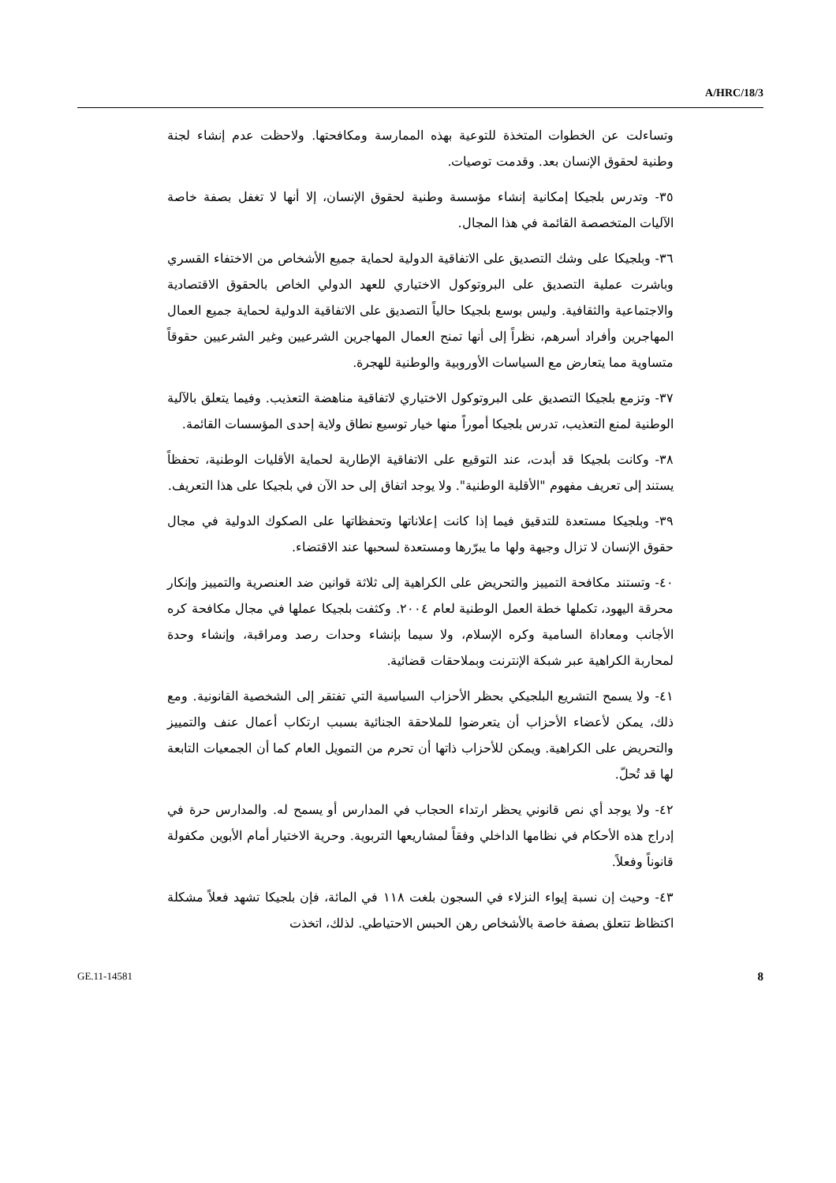A/HRC/18/3
وتساءلت عن الخطوات المتخذة للتوعية بهذه الممارسة ومكافحتها. ولاحظت عدم إنشاء لجنة وطنية لحقوق الإنسان بعد. وقدمت توصيات.
٣٥- وتدرس بلجيكا إمكانية إنشاء مؤسسة وطنية لحقوق الإنسان، إلا أنها لا تغفل بصفة خاصة الآليات المتخصصة القائمة في هذا المجال.
٣٦- وبلجيكا على وشك التصديق على الاتفاقية الدولية لحماية جميع الأشخاص من الاختفاء القسري وباشرت عملية التصديق على البروتوكول الاختياري للعهد الدولي الخاص بالحقوق الاقتصادية والاجتماعية والثقافية. وليس بوسع بلجيكا حالياً التصديق على الاتفاقية الدولية لحماية جميع العمال المهاجرين وأفراد أسرهم، نظراً إلى أنها تمنح العمال المهاجرين الشرعيين وغير الشرعيين حقوقاً متساوية مما يتعارض مع السياسات الأوروبية والوطنية للهجرة.
٣٧- وتزمع بلجيكا التصديق على البروتوكول الاختياري لاتفاقية مناهضة التعذيب. وفيما يتعلق بالآلية الوطنية لمنع التعذيب، تدرس بلجيكا أموراً منها خيار توسيع نطاق ولاية إحدى المؤسسات القائمة.
٣٨- وكانت بلجيكا قد أبدت، عند التوقيع على الاتفاقية الإطارية لحماية الأقليات الوطنية، تحفظاً يستند إلى تعريف مفهوم "الأقلية الوطنية". ولا يوجد اتفاق إلى حد الآن في بلجيكا على هذا التعريف.
٣٩- وبلجيكا مستعدة للتدقيق فيما إذا كانت إعلاناتها وتحفظاتها على الصكوك الدولية في مجال حقوق الإنسان لا تزال وجيهة ولها ما يبرّرها ومستعدة لسحبها عند الاقتضاء.
٤٠- وتستند مكافحة التمييز والتحريض على الكراهية إلى ثلاثة قوانين ضد العنصرية والتمييز وإنكار محرقة اليهود، تكملها خطة العمل الوطنية لعام ٢٠٠٤. وكثفت بلجيكا عملها في مجال مكافحة كره الأجانب ومعاداة السامية وكره الإسلام، ولا سيما بإنشاء وحدات رصد ومراقبة، وإنشاء وحدة لمحاربة الكراهية عبر شبكة الإنترنت وبملاحقات قضائية.
٤١- ولا يسمح التشريع البلجيكي بحظر الأحزاب السياسية التي تفتقر إلى الشخصية القانونية. ومع ذلك، يمكن لأعضاء الأحزاب أن يتعرضوا للملاحقة الجنائية بسبب ارتكاب أعمال عنف والتمييز والتحريض على الكراهية. ويمكن للأحزاب ذاتها أن تحرم من التمويل العام كما أن الجمعيات التابعة لها قد تُحلّ.
٤٢- ولا يوجد أي نص قانوني يحظر ارتداء الحجاب في المدارس أو يسمح له. والمدارس حرة في إدراج هذه الأحكام في نظامها الداخلي وفقاً لمشاريعها التربوية. وحرية الاختيار أمام الأبوين مكفولة قانوناً وفعلاً.
٤٣- وحيث إن نسبة إيواء النزلاء في السجون بلغت ١١٨ في المائة، فإن بلجيكا تشهد فعلاً مشكلة اكتظاظ تتعلق بصفة خاصة بالأشخاص رهن الحبس الاحتياطي. لذلك، اتخذت
GE.11-14581 8